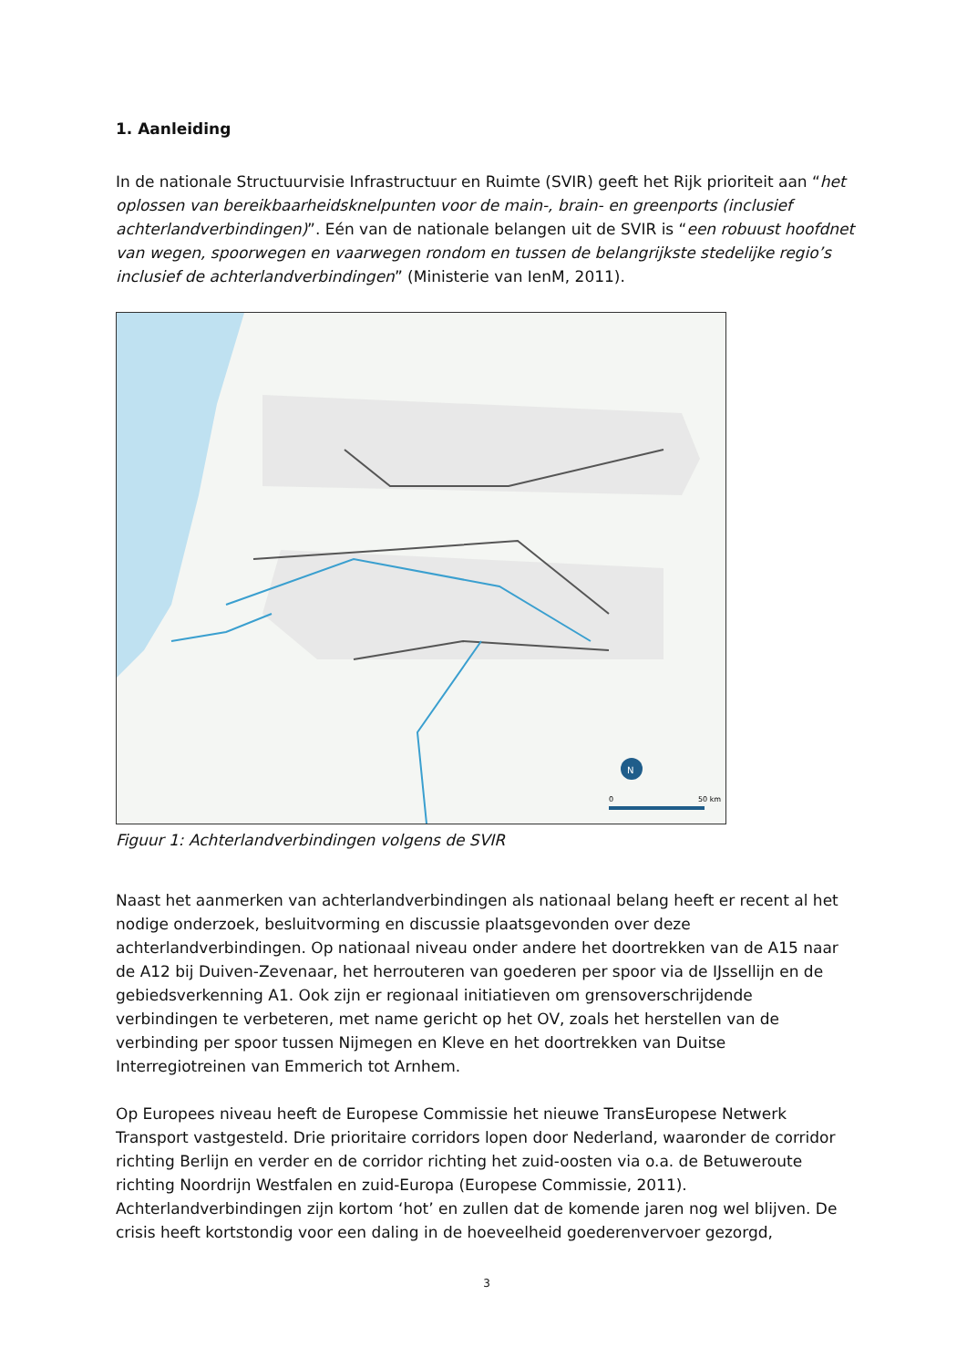1. Aanleiding
In de nationale Structuurvisie Infrastructuur en Ruimte (SVIR) geeft het Rijk prioriteit aan “het oplossen van bereikbaarheidsknelpunten voor de main-, brain- en greenports (inclusief achterlandverbindingen)”. Eén van de nationale belangen uit de SVIR is “een robuust hoofdnet van wegen, spoorwegen en vaarwegen rondom en tussen de belangrijkste stedelijke regio’s inclusief de achterlandverbindingen” (Ministerie van IenM, 2011).
N
0
50 km
Figuur 1: Achterlandverbindingen volgens de SVIR
Naast het aanmerken van achterlandverbindingen als nationaal belang heeft er recent al het nodige onderzoek, besluitvorming en discussie plaatsgevonden over deze achterlandverbindingen. Op nationaal niveau onder andere het doortrekken van de A15 naar de A12 bij Duiven-Zevenaar, het herrouteren van goederen per spoor via de IJssellijn en de gebiedsverkenning A1. Ook zijn er regionaal initiatieven om grensoverschrijdende verbindingen te verbeteren, met name gericht op het OV, zoals het herstellen van de verbinding per spoor tussen Nijmegen en Kleve en het doortrekken van Duitse Interregiotreinen van Emmerich tot Arnhem.
Op Europees niveau heeft de Europese Commissie het nieuwe TransEuropese Netwerk Transport vastgesteld. Drie prioritaire corridors lopen door Nederland, waaronder de corridor richting Berlijn en verder en de corridor richting het zuid-oosten via o.a. de Betuweroute richting Noordrijn Westfalen en zuid-Europa (Europese Commissie, 2011). Achterlandverbindingen zijn kortom ‘hot’ en zullen dat de komende jaren nog wel blijven. De crisis heeft kortstondig voor een daling in de hoeveelheid goederenvervoer gezorgd,
3